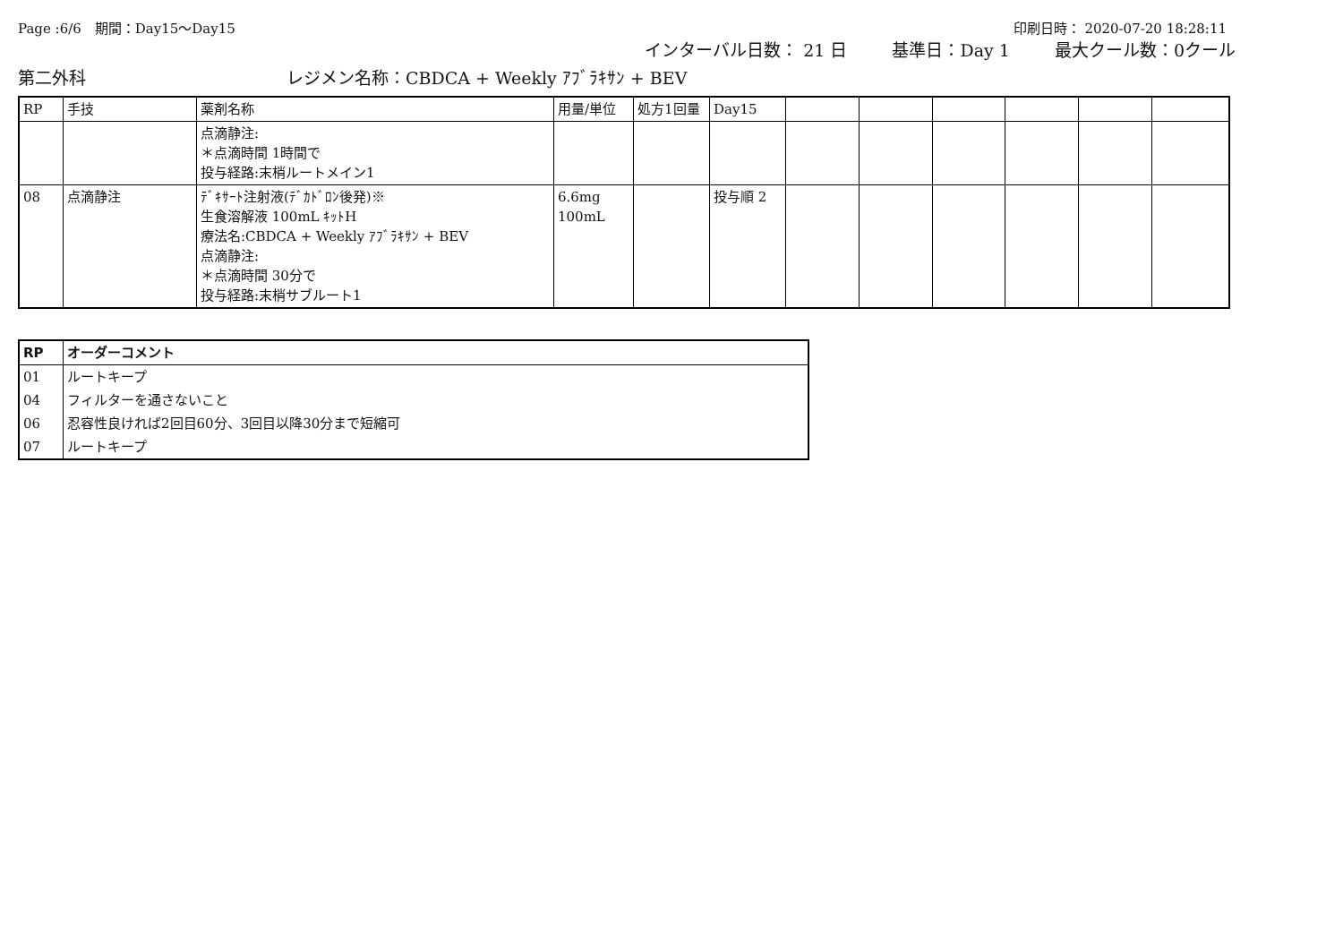Page :6/6　期間：Day15～Day15 印刷日時： 2020-07-20 18:28:11
インターバル日数： 21 日 基準日：Day 1 最大クール数：0クール
第二外科 レジメン名称：CBDCA + Weekly ｱﾌﾞﾗｷｻﾝ + BEV
| RP | 手技 | 薬剤名称 | 用量/単位 | 処方1回量 | Day15 | | | | | | |
| --- | --- | --- | --- | --- | --- | --- | --- | --- | --- | --- | --- |
| | | 点滴静注: ＊点滴時間 1時間で 投与経路:末梢ルートメイン1 | | | | | | | | | |
| 08 | 点滴静注 | ﾃﾞｷｻｰﾄ注射液(ﾃﾞｶﾄﾞﾛﾝ後発)※ 生食溶解液 100mL ｷｯﾄH 療法名:CBDCA + Weekly ｱﾌﾞﾗｷｻﾝ + BEV 点滴静注: ＊点滴時間 30分で 投与経路:末梢サブルート1 | 6.6mg 100mL | | 投与順 2 | | | | | | |
| RP | オーダーコメント |
| --- | --- |
| 01 | ルートキープ |
| 04 | フィルターを通さないこと |
| 06 | 忍容性良ければ2回目60分、3回目以降30分まで短縮可 |
| 07 | ルートキープ |